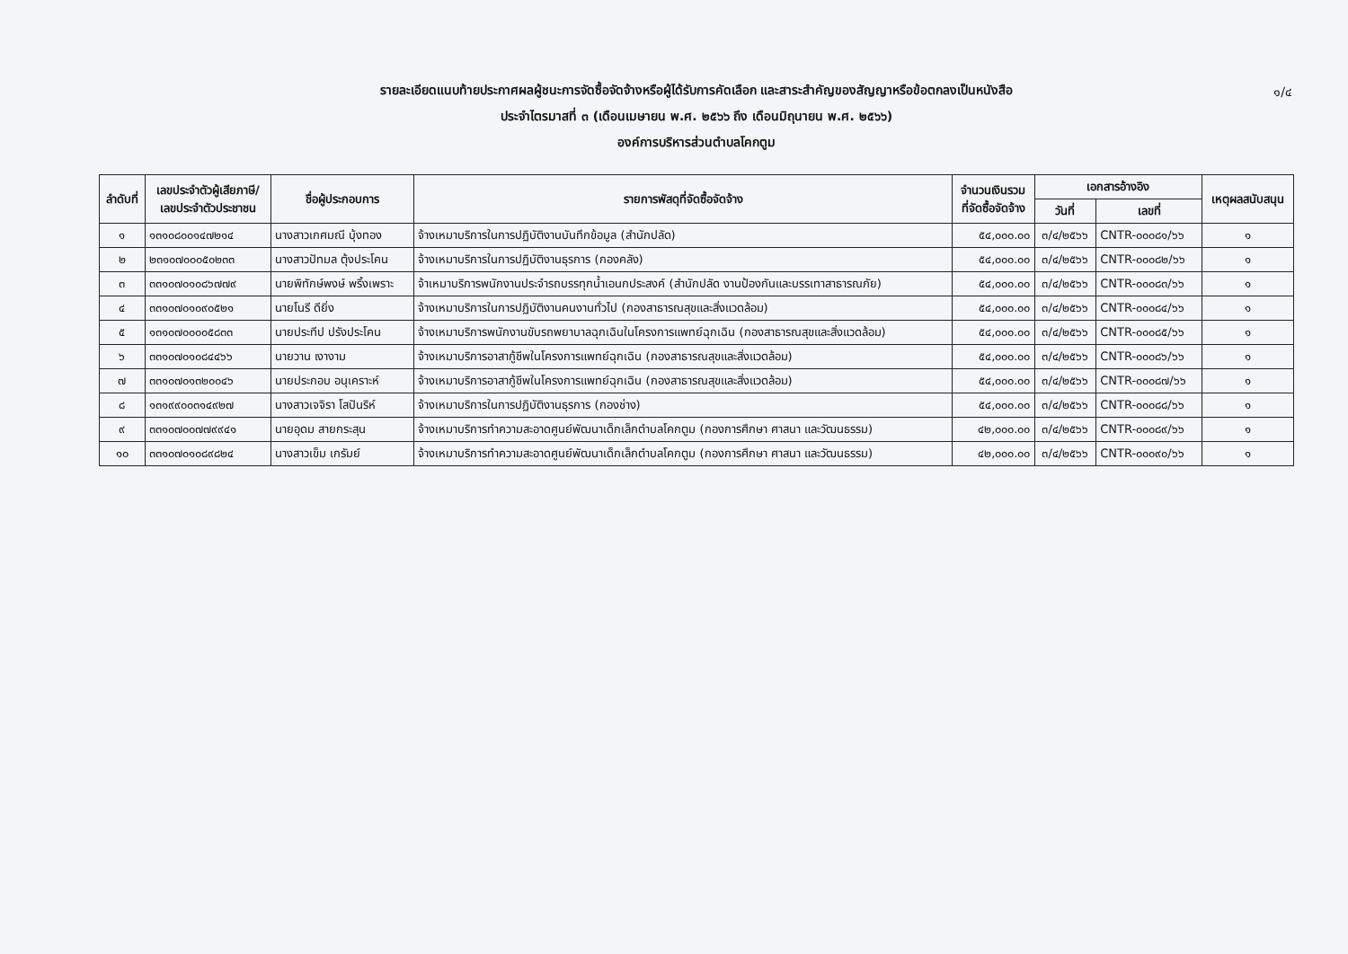๑/๔
รายละเอียดแนบท้ายประกาศผลผู้ชนะการจัดซื้อจัดจ้างหรือผู้ได้รับการคัดเลือก และสาระสำคัญของสัญญาหรือข้อตกลงเป็นหนังสือ
ประจำไตรมาสที่ ๓ (เดือนเมษายน พ.ศ. ๒๕๖๖ ถึง เดือนมิถุนายน พ.ศ. ๒๕๖๖)
องค์การบริหารส่วนตำบลโคกตูม
| ลำดับที่ | เลขประจำตัวผู้เสียภาษี/ เลขประจำตัวประชาชน | ชื่อผู้ประกอบการ | รายการพัสดุที่จัดซื้อจัดจ้าง | จำนวนเงินรวม ที่จัดซื้อจัดจ้าง | เอกสารอ้างอิง | | เหตุผลสนับสนุน |
| --- | --- | --- | --- | --- | --- | --- | --- |
| | | | | | วันที่ | เลขที่ | |
| ๑ | ๑๓๑๐๘๐๐๑๔๗๒๑๔ | นางสาวเกศมณี บุ้งทอง | จ้างเหมาบริการในการปฏิบัติงานบันทึกข้อมูล (สำนักปลัด) | ๕๔,๐๐๐.๐๐ | ๓/๔/๒๕๖๖ | CNTR-๐๐๐๘๑/๖๖ | ๑ |
| ๒ | ๒๓๑๐๗๐๐๐๕๐๒๓๓ | นางสาวปัทมล ตุ้งประโคน | จ้างเหมาบริการในการปฏิบัติงานธุรการ (กองคลัง) | ๕๔,๐๐๐.๐๐ | ๓/๔/๒๕๖๖ | CNTR-๐๐๐๘๒/๖๖ | ๑ |
| ๓ | ๓๓๑๐๗๐๑๐๘๖๗๗๙ | นายพิทักษ์พงษ์ พริ้งเพราะ | จ้าเหมาบริการพนักงานประจำรถบรรทุกน้ำเอนกประสงค์ (สำนักปลัด งานป้องกันและบรรเทาสาธารณภัย) | ๕๔,๐๐๐.๐๐ | ๓/๔/๒๕๖๖ | CNTR-๐๐๐๘๓/๖๖ | ๑ |
| ๔ | ๓๓๑๐๗๐๑๐๙๐๕๒๑ | นายโนรี ดียิ่ง | จ้างเหมาบริการในการปฏิบัติงานคนงานทั่วไป (กองสาธารณสุขและสิ่งแวดล้อม) | ๕๔,๐๐๐.๐๐ | ๓/๔/๒๕๖๖ | CNTR-๐๐๐๘๔/๖๖ | ๑ |
| ๕ | ๑๓๑๐๗๐๐๐๐๕๘๓๓ | นายประทีป ปรังประโคน | จ้างเหมาบริการพนักงานขับรถพยาบาลฉุกเฉินในโครงการแพทย์ฉุกเฉิน (กองสาธารณสุขและสิ่งแวดล้อม) | ๕๔,๐๐๐.๐๐ | ๓/๔/๒๕๖๖ | CNTR-๐๐๐๘๕/๖๖ | ๑ |
| ๖ | ๓๓๑๐๗๐๑๐๘๔๔๖๖ | นายวาน เงางาม | จ้างเหมาบริการอาสากู้ชีพในโครงการแพทย์ฉุกเฉิน (กองสาธารณสุขและสิ่งแวดล้อม) | ๕๔,๐๐๐.๐๐ | ๓/๔/๒๕๖๖ | CNTR-๐๐๐๘๖/๖๖ | ๑ |
| ๗ | ๓๓๑๐๗๐๑๓๒๐๐๔๖ | นายประกอบ อนุเคราะห์ | จ้างเหมาบริการอาสากู้ชีพในโครงการแพทย์ฉุกเฉิน (กองสาธารณสุขและสิ่งแวดล้อม) | ๕๔,๐๐๐.๐๐ | ๓/๔/๒๕๖๖ | CNTR-๐๐๐๘๗/๖๖ | ๑ |
| ๘ | ๑๓๑๙๙๐๐๓๑๔๙๒๗ | นางสาวเจจิรา โสปันริห์ | จ้างเหมาบริการในการปฏิบัติงานธุรการ (กองช่าง) | ๕๔,๐๐๐.๐๐ | ๓/๔/๒๕๖๖ | CNTR-๐๐๐๘๘/๖๖ | ๑ |
| ๙ | ๓๓๑๐๗๐๐๗๗๙๙๔๑ | นายอุดม สายกระสุน | จ้างเหมาบริการทำความสะอาดศูนย์พัฒนาเด็กเล็กตำบลโคกตูม (กองการศึกษา ศาสนา และวัฒนธรรม) | ๔๒,๐๐๐.๐๐ | ๓/๔/๒๕๖๖ | CNTR-๐๐๐๘๙/๖๖ | ๑ |
| ๑๐ | ๓๓๑๐๗๐๑๐๘๙๘๒๔ | นางสาวเข็ม เกรัมย์ | จ้างเหมาบริการทำความสะอาดศูนย์พัฒนาเด็กเล็กตำบลโคกตูม (กองการศึกษา ศาสนา และวัฒนธรรม) | ๔๒,๐๐๐.๐๐ | ๓/๔/๒๕๖๖ | CNTR-๐๐๐๙๐/๖๖ | ๑ |